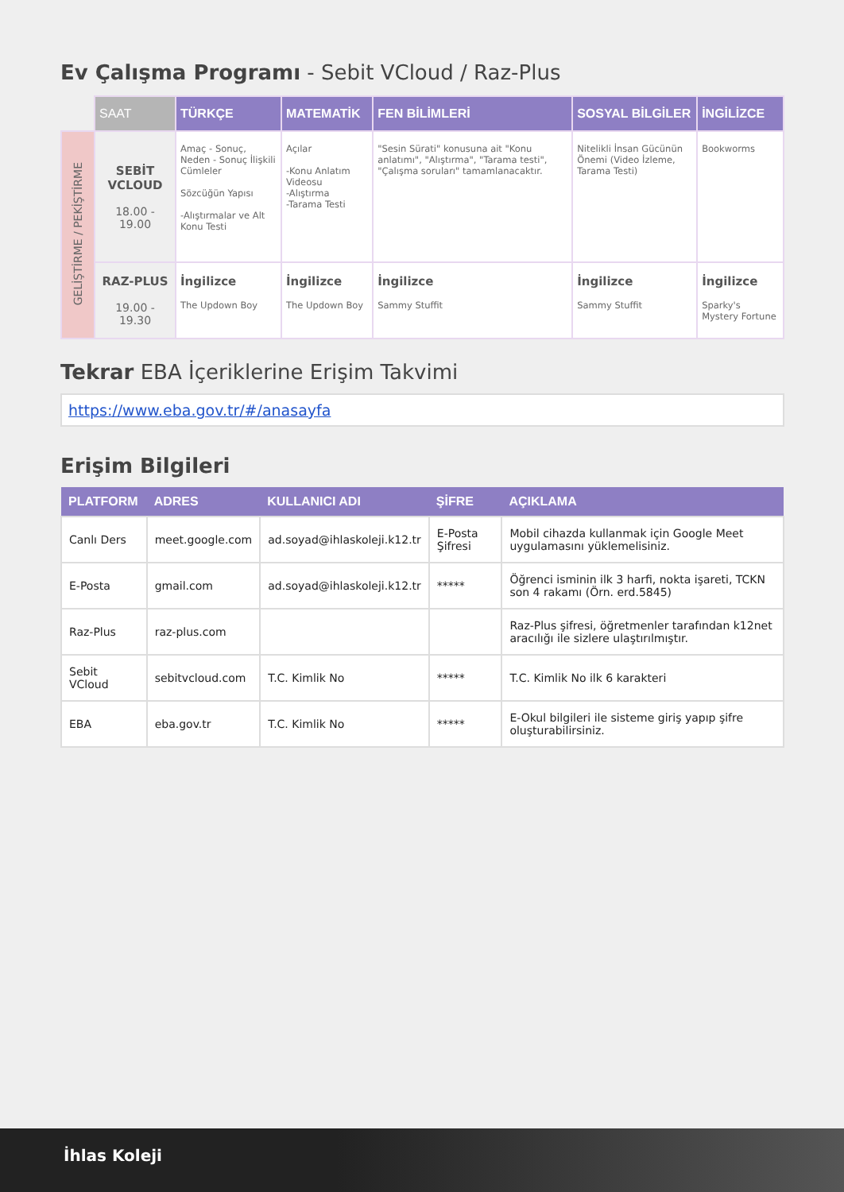Ev Çalışma Programı - Sebit VCloud / Raz-Plus
| | SAAT | TÜRKÇE | MATEMATİK | FEN BİLİMLERİ | SOSYAL BİLGİLER | İNGİLİZCE |
| --- | --- | --- | --- | --- | --- | --- |
| GELİŞTİRME / PEKİŞTİRME | SEBİT VCLOUD 18.00 - 19.00 | Amaç - Sonuç, Neden - Sonuç İlişkili Cümleler Sözcüğün Yapısı -Alıştırmalar ve Alt Konu Testi | Açılar -Konu Anlatım Videosu -Alıştırma -Tarama Testi | "Sesin Sürati" konusuna ait "Konu anlatımı", "Alıştırma", "Tarama testi", "Çalışma soruları" tamamlanacaktır. | Nitelikli İnsan Gücünün Önemi (Video İzleme, Tarama Testi) | Bookworms |
| | RAZ-PLUS 19.00 - 19.30 | İngilizce The Updown Boy | İngilizce The Updown Boy | İngilizce Sammy Stuffit | İngilizce Sammy Stuffit | İngilizce Sparky's Mystery Fortune |
Tekrar EBA İçeriklerine Erişim Takvimi
https://www.eba.gov.tr/#/anasayfa
Erişim Bilgileri
| PLATFORM | ADRES | KULLANICI ADI | ŞİFRE | AÇIKLAMA |
| --- | --- | --- | --- | --- |
| Canlı Ders | meet.google.com | ad.soyad@ihlaskoleji.k12.tr | E-Posta Şifresi | Mobil cihazda kullanmak için Google Meet uygulamasını yüklemelisiniz. |
| E-Posta | gmail.com | ad.soyad@ihlaskoleji.k12.tr | ***** | Öğrenci isminin ilk 3 harfi, nokta işareti, TCKN son 4 rakamı (Örn. erd.5845) |
| Raz-Plus | raz-plus.com | | | Raz-Plus şifresi, öğretmenler tarafından k12net aracılığı ile sizlere ulaştırılmıştır. |
| Sebit VCloud | sebitvcloud.com | T.C. Kimlik No | ***** | T.C. Kimlik No ilk 6 karakteri |
| EBA | eba.gov.tr | T.C. Kimlik No | ***** | E-Okul bilgileri ile sisteme giriş yapıp şifre oluşturabilirsiniz. |
İhlas Koleji